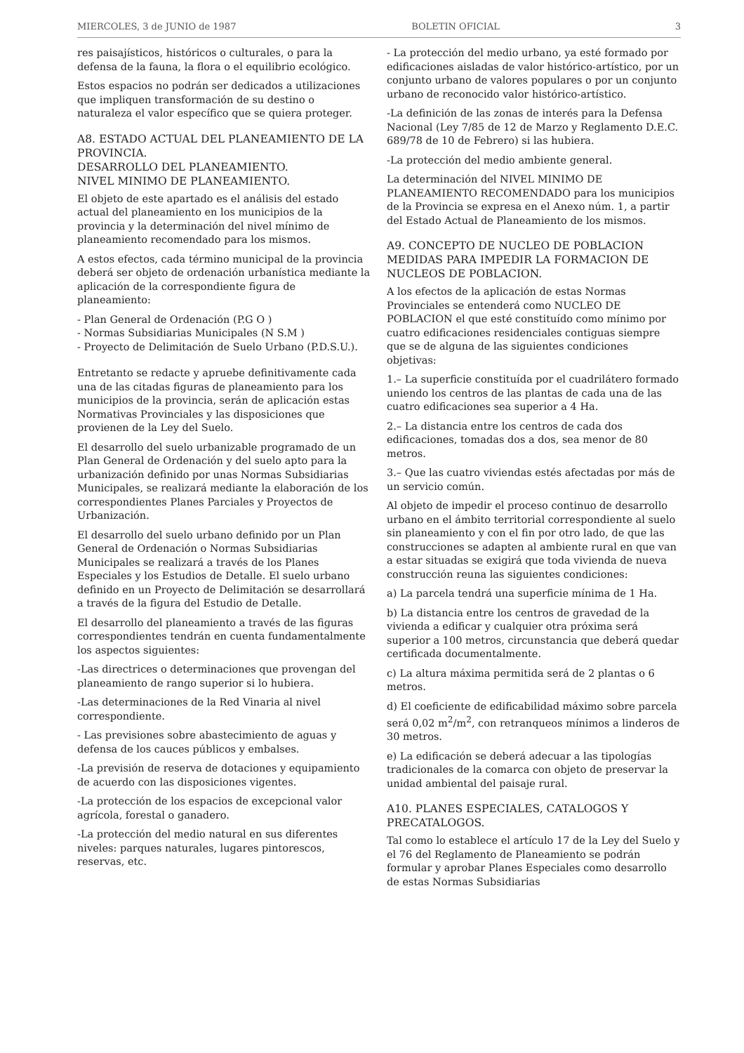MIERCOLES, 3 de JUNIO de 1987 BOLETIN OFICIAL 3
res paisajísticos, históricos o culturales, o para la defensa de la fauna, la flora o el equilibrio ecológico.
Estos espacios no podrán ser dedicados a utilizaciones que impliquen transformación de su destino o naturaleza el valor específico que se quiera proteger.
A8. ESTADO ACTUAL DEL PLANEAMIENTO DE LA PROVINCIA.
DESARROLLO DEL PLANEAMIENTO.
NIVEL MINIMO DE PLANEAMIENTO.
El objeto de este apartado es el análisis del estado actual del planeamiento en los municipios de la provincia y la determinación del nivel mínimo de planeamiento recomendado para los mismos.
A estos efectos, cada término municipal de la provincia deberá ser objeto de ordenación urbanística mediante la aplicación de la correspondiente figura de planeamiento:
- Plan General de Ordenación (P.G O )
- Normas Subsidiarias Municipales (N S.M )
- Proyecto de Delimitación de Suelo Urbano (P.D.S.U.).
Entretanto se redacte y apruebe definitivamente cada una de las citadas figuras de planeamiento para los municipios de la provincia, serán de aplicación estas Normativas Provinciales y las disposiciones que provienen de la Ley del Suelo.
El desarrollo del suelo urbanizable programado de un Plan General de Ordenación y del suelo apto para la urbanización definido por unas Normas Subsidiarias Municipales, se realizará mediante la elaboración de los correspondientes Planes Parciales y Proyectos de Urbanización.
El desarrollo del suelo urbano definido por un Plan General de Ordenación o Normas Subsidiarias Municipales se realizará a través de los Planes Especiales y los Estudios de Detalle. El suelo urbano definido en un Proyecto de Delimitación se desarrollará a través de la figura del Estudio de Detalle.
El desarrollo del planeamiento a través de las figuras correspondientes tendrán en cuenta fundamentalmente los aspectos siguientes:
-Las directrices o determinaciones que provengan del planeamiento de rango superior si lo hubiera.
-Las determinaciones de la Red Vinaria al nivel correspondiente.
- Las previsiones sobre abastecimiento de aguas y defensa de los cauces públicos y embalses.
-La previsión de reserva de dotaciones y equipamiento de acuerdo con las disposiciones vigentes.
-La protección de los espacios de excepcional valor agrícola, forestal o ganadero.
-La protección del medio natural en sus diferentes niveles: parques naturales, lugares pintorescos, reservas, etc.
- La protección del medio urbano, ya esté formado por edificaciones aisladas de valor histórico-artístico, por un conjunto urbano de valores populares o por un conjunto urbano de reconocido valor histórico-artístico.
-La definición de las zonas de interés para la Defensa Nacional (Ley 7/85 de 12 de Marzo y Reglamento D.E.C. 689/78 de 10 de Febrero) si las hubiera.
-La protección del medio ambiente general.
La determinación del NIVEL MINIMO DE PLANEAMIENTO RECOMENDADO para los municipios de la Provincia se expresa en el Anexo núm. 1, a partir del Estado Actual de Planeamiento de los mismos.
A9. CONCEPTO DE NUCLEO DE POBLACION MEDIDAS PARA IMPEDIR LA FORMACION DE NUCLEOS DE POBLACION.
A los efectos de la aplicación de estas Normas Provinciales se entenderá como NUCLEO DE POBLACION el que esté constituído como mínimo por cuatro edificaciones residenciales contiguas siempre que se de alguna de las siguientes condiciones objetivas:
1.– La superficie constituída por el cuadrilátero formado uniendo los centros de las plantas de cada una de las cuatro edificaciones sea superior a 4 Ha.
2.– La distancia entre los centros de cada dos edificaciones, tomadas dos a dos, sea menor de 80 metros.
3.– Que las cuatro viviendas estés afectadas por más de un servicio común.
Al objeto de impedir el proceso continuo de desarrollo urbano en el ámbito territorial correspondiente al suelo sin planeamiento y con el fin por otro lado, de que las construcciones se adapten al ambiente rural en que van a estar situadas se exigirá que toda vivienda de nueva construcción reuna las siguientes condiciones:
a) La parcela tendrá una superficie mínima de 1 Ha.
b) La distancia entre los centros de gravedad de la vivienda a edificar y cualquier otra próxima será superior a 100 metros, circunstancia que deberá quedar certificada documentalmente.
c) La altura máxima permitida será de 2 plantas o 6 metros.
d) El coeficiente de edificabilidad máximo sobre parcela será 0,02 m<sup>2</sup>/m<sup>2</sup>, con retranqueos mínimos a linderos de 30 metros.
e) La edificación se deberá adecuar a las tipologías tradicionales de la comarca con objeto de preservar la unidad ambiental del paisaje rural.
A10. PLANES ESPECIALES, CATALOGOS Y PRECATALOGOS.
Tal como lo establece el artículo 17 de la Ley del Suelo y el 76 del Reglamento de Planeamiento se podrán formular y aprobar Planes Especiales como desarrollo de estas Normas Subsidiarias